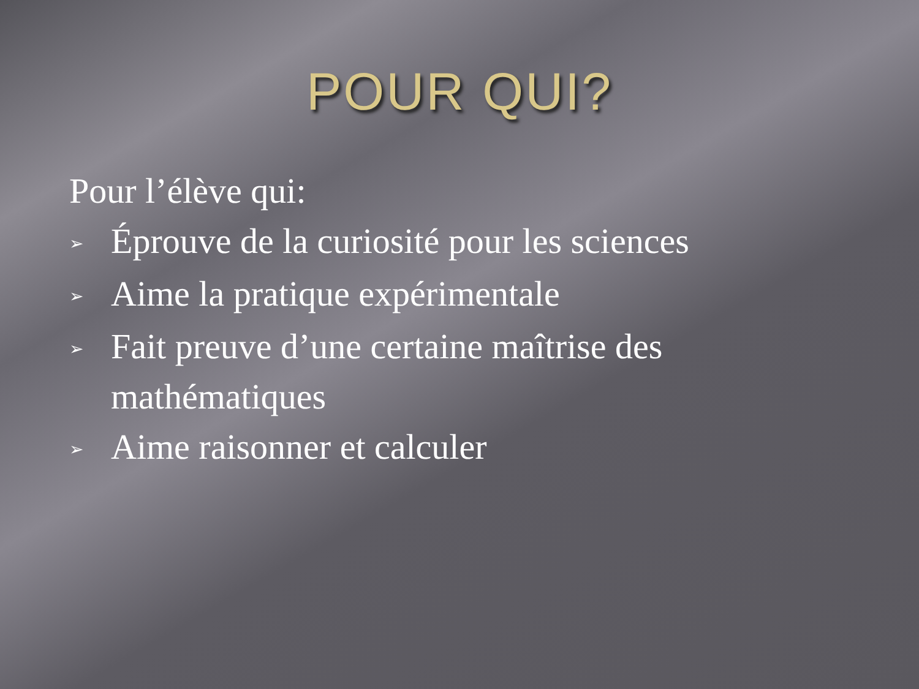POUR QUI?
Pour l’élève qui:
➢ Éprouve de la curiosité pour les sciences
➢ Aime la pratique expérimentale
➢ Fait preuve d’une certaine maîtrise des
mathématiques
➢ Aime raisonner et calculer